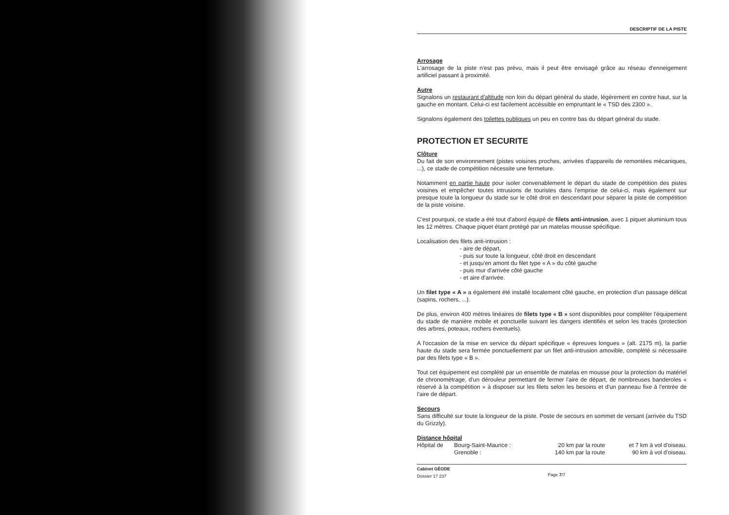DESCRIPTIF DE LA PISTE
Arrosage
L'arrosage de la piste n'est pas prévu, mais il peut être envisagé grâce au réseau d'enneigement artificiel passant à proximité.
Autre
Signalons un restaurant d'altitude non loin du départ général du stade, légèrement en contre haut, sur la gauche en montant. Celui-ci est facilement accéssible en empruntant le « TSD des 2300 ».
Signalons également des toilettes publiques un peu en contre bas du départ général du stade.
PROTECTION ET SECURITE
Clôture
Du fait de son environnement (pistes voisines proches, arrivées d'appareils de remontées mécaniques, ...), ce stade de compétition nécessite une fermeture.
Notamment en partie haute pour isoler convenablement le départ du stade de compétition des pistes voisines et empêcher toutes intrusions de touristes dans l'emprise de celui-ci, mais également sur presque toute la longueur du stade sur le côté droit en descendant pour séparer la piste de compétition de la piste voisine.
C'est pourquoi, ce stade a été tout d'abord équipé de filets anti-intrusion, avec 1 piquet aluminium tous les 12 mètres. Chaque piquet étant protégé par un matelas mousse spécifique.
Localisation des filets anti-intrusion :
- aire de départ,
- puis sur toute la longueur, côté droit en descendant
- et jusqu'en amont du filet type « A » du côté gauche
- puis mur d'arrivée côté gauche
- et aire d'arrivée.
Un filet type « A » a également été installé localement côté gauche, en protection d'un passage délicat (sapins, rochers, ...).
De plus, environ 400 mètres linéaires de filets type « B » sont disponibles pour compléter l'équipement du stade de manière mobile et ponctuelle suivant les dangers identifiés et selon les tracés (protection des arbres, poteaux, rochers éventuels).
A l'occasion de la mise en service du départ spécifique « épreuves longues » (alt. 2175 m), la partie haute du stade sera fermée ponctuellement par un filet anti-intrusion amovible, complété si nécessaire par des filets type « B ».
Tout cet équipement est complété par un ensemble de matelas en mousse pour la protection du matériel de chronométrage, d'un dérouleur permettant de fermer l'aire de départ, de nombreuses banderoles « réservé à la compétition » à disposer sur les filets selon les besoins et d'un panneau fixe à l'entrée de l'aire de départ.
Secours
Sans difficulté sur toute la longueur de la piste. Poste de secours en sommet de versant (arrivée du TSD du Grizzly).
Distance hôpital
| Hôpital de | Bourg-Saint-Maurice : | 20 km par la route | et 7 km à vol d'oiseau. |
| | Grenoble : | 140 km par la route | 90 km à vol d'oiseau. |
Cabinet GÉODE
Dossier 17 237
Page 7/7